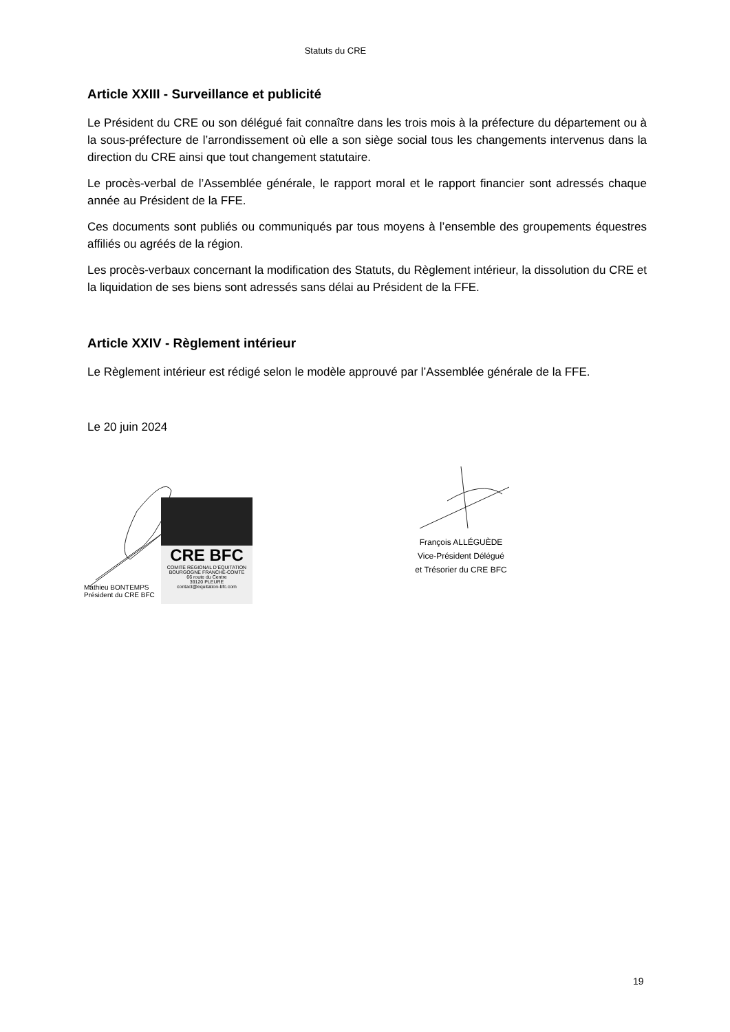Statuts du CRE
Article XXIII - Surveillance et publicité
Le Président du CRE ou son délégué fait connaître dans les trois mois à la préfecture du département ou à la sous-préfecture de l’arrondissement où elle a son siège social tous les changements intervenus dans la direction du CRE ainsi que tout changement statutaire.
Le procès-verbal de l’Assemblée générale, le rapport moral et le rapport financier sont adressés chaque année au Président de la FFE.
Ces documents sont publiés ou communiqués par tous moyens à l’ensemble des groupements équestres affiliés ou agréés de la région.
Les procès-verbaux concernant la modification des Statuts, du Règlement intérieur, la dissolution du CRE et la liquidation de ses biens sont adressés sans délai au Président de la FFE.
Article XXIV - Règlement intérieur
Le Règlement intérieur est rédigé selon le modèle approuvé par l’Assemblée générale de la FFE.
Le 20 juin 2024
CRE BFC
COMITÉ RÉGIONAL D’ÉQUITATION BOURGOGNE FRANCHE-COMTÉ
66 route du Centre
39120 PLEURE
contact@equitation-bfc.com
Mathieu BONTEMPS
Président du CRE BFC
François ALLÉGUÈDE
Vice-Président Délégué
et Trésorier du CRE BFC
19